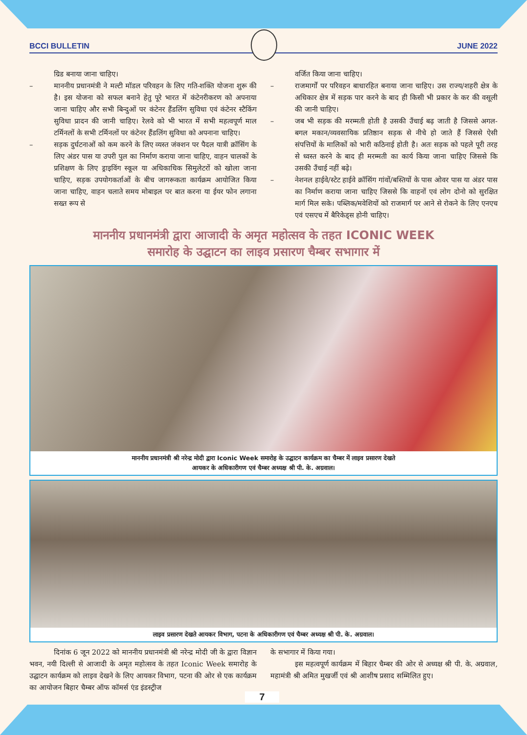BCCI BULLETIN JUNE 2022
ग्रिड बनाया जाना चाहिए।
– माननीय प्रधानमंत्री ने मल्टी मॉडल परिवहन के लिए गति-शक्ति योजना शुरू की है। इस योजना को सफल बनाने हेतु पूरे भारत में कंटेनरीकरण को अपनाया जाना चाहिए और सभी बिन्दुओं पर कंटेनर हैंडलिंग सुविधा एवं कंटेनर स्टैकिंग सुविधा प्रादन की जानी चाहिए। रेलवे को भी भारत में सभी महत्वपूर्ण माल टर्मिनलों के सभी टर्मिनलों पर कंटेनर हैंडलिंग सुविधा को अपनाना चाहिए।
– सड़क दुर्घटनाओं को कम करने के लिए व्यस्त जंक्शन पर पैदल यात्री क्रॉसिंग के लिए अंडर पास या उपरी पुल का निर्माण कराया जाना चाहिए, वाहन चालकों के प्रशिक्षण के लिए ड्राइविंग स्कूल या अधिकाधिक सिमुलेटरों को खोला जाना चाहिए, सड़क उपयोगकर्ताओं के बीच जागरूकता कार्यक्रम आयोजित किया जाना चाहिए, वाहन चलाते समय मोबाइल पर बात करना या ईयर फोन लगाना सख्त रूप से
वर्जित किया जाना चाहिए।
– राजमार्गों पर परिवहन बाधारहित बनाया जाना चाहिए। उस राज्य/शहरी क्षेत्र के अधिकार क्षेत्र में सड़क पार करने के बाद ही किसी भी प्रकार के कर की वसूली की जानी चाहिए।
– जब भी सड़क की मरम्मती होती है उसकी उँचाई बढ़ जाती है जिससे अगल-बगल मकान/व्यवसायिक प्रतिष्ठान सड़क से नीचे हो जाते हैं जिससे ऐसी संपत्तियों के मालिकों को भारी कठिनाई होती है। अतः सड़क को पहले पूरी तरह से ध्वस्त करने के बाद ही मरम्मती का कार्य किया जाना चाहिए जिससे कि उसकी उँचाई नहीं बढ़े।
– नेशनल हाईवे/स्टेट हाईवे क्रॉसिंग गांवों/बस्तियों के पास ओवर पास या अंडर पास का निर्माण कराया जाना चाहिए जिससे कि वाहनों एवं लोग दोनो को सुरक्षित मार्ग मिल सके। पब्लिक/मवेशियों को राजमार्ग पर आने से रोकने के लिए एनएच एवं एसएच में बैरिकेड्स होनी चाहिए।
माननीय प्रधानमंत्री द्वारा आजादी के अमृत महोत्सव के तहत ICONIC WEEK
समारोह के उद्घाटन का लाइव प्रसारण चैम्बर सभागार में
माननीय प्रधानमंत्री श्री नरेन्द्र मोदी द्वारा Iconic Week समारोह के उद्घाटन कार्यक्रम का चैम्बर में लाइव प्रसारण देखते
आयकर के अधिकारीगण एवं चैम्बर अध्यक्ष श्री पी. के. अग्रवाल।
लाइव प्रसारण देखते आयकर विभाग, पटना के अधिकारीगण एवं चैम्बर अध्यक्ष श्री पी. के. अग्रवाल।
दिनांक 6 जून 2022 को माननीय प्रधानमंत्री श्री नरेन्द्र मोदी जी के द्वारा विज्ञान भवन, नयी दिल्ली से आजादी के अमृत महोत्सव के तहत Iconic Week समारोह के उद्घाटन कार्यक्रम को लाइव देखने के लिए आयकर विभाग, पटना की ओर से एक कार्यक्रम का आयोजन बिहार चैम्बर ऑफ कॉमर्स एंड इंडस्ट्रीज
के सभागार में किया गया।
इस महत्वपूर्ण कार्यक्रम में बिहार चैम्बर की ओर से अध्यक्ष श्री पी. के. अग्रवाल, महामंत्री श्री अमित मुखर्जी एवं श्री आशीष प्रसाद सम्मिलित हुए।
7